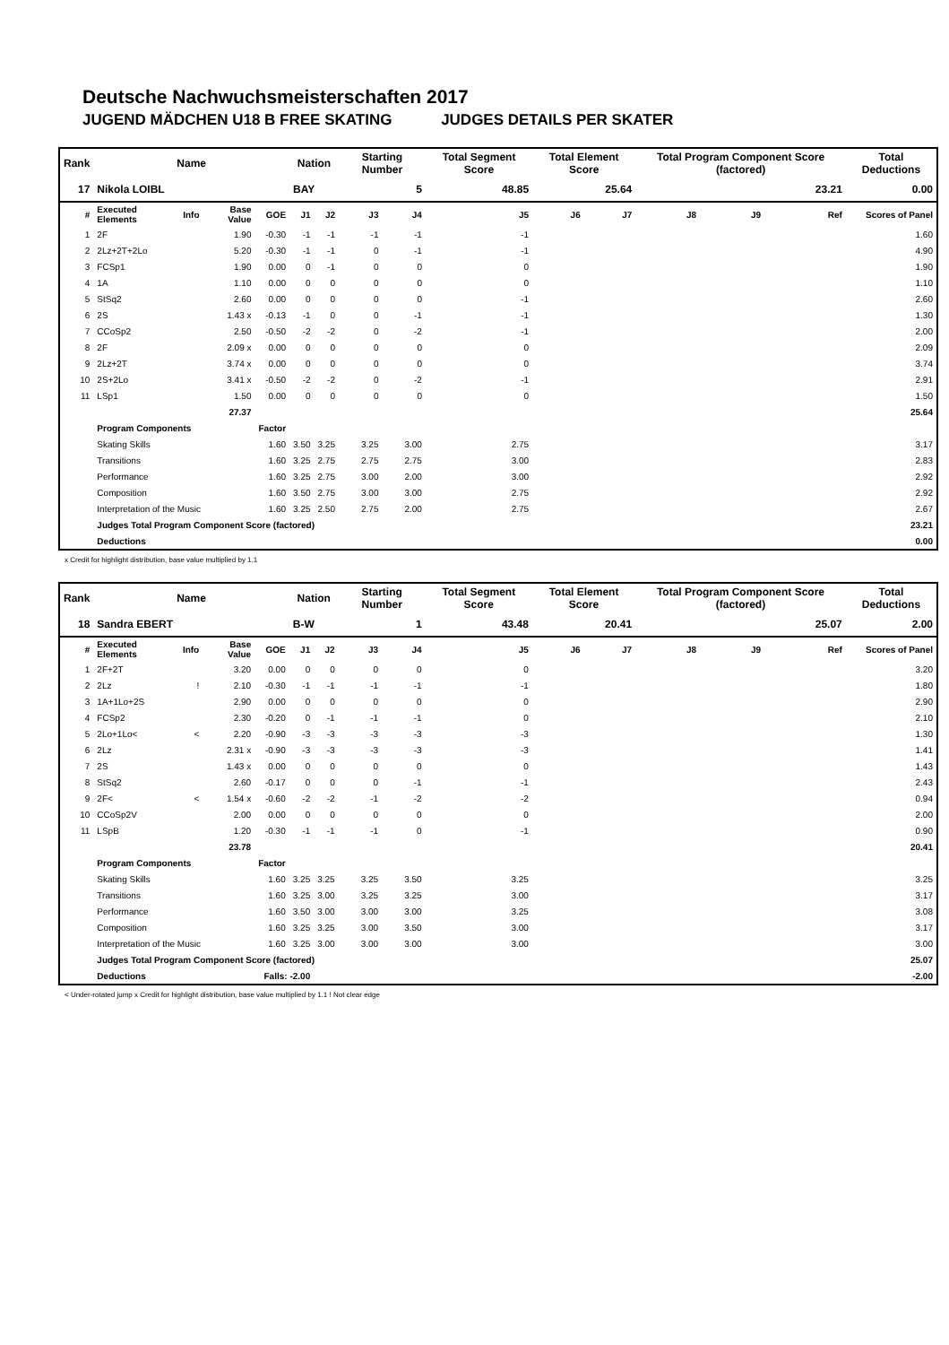Deutsche Nachwuchsmeisterschaften 2017
JUGEND MÄDCHEN U18 B FREE SKATING JUDGES DETAILS PER SKATER
| Rank | Name | | | | Nation | | Starting Number | | Total Segment Score | Total Element Score | | Total Program Component Score (factored) | | | Total Deductions |
| --- | --- | --- | --- | --- | --- | --- | --- | --- | --- | --- | --- | --- | --- | --- | --- |
| 17 | Nikola LOIBL | | | | BAY | | 5 | | 48.85 | 25.64 | | 23.21 | | | 0.00 |
| # | Executed Elements | Info | Base Value | GOE | J1 | J2 | J3 | J4 | J5 | J6 | J7 | J8 | J9 | Ref | Scores of Panel |
| 1 | 2F | | 1.90 | -0.30 | -1 | -1 | -1 | -1 | -1 | | | | | | 1.60 |
| 2 | 2Lz+2T+2Lo | | 5.20 | -0.30 | -1 | -1 | 0 | -1 | -1 | | | | | | 4.90 |
| 3 | FCSp1 | | 1.90 | 0.00 | 0 | -1 | 0 | 0 | 0 | | | | | | 1.90 |
| 4 | 1A | | 1.10 | 0.00 | 0 | 0 | 0 | 0 | 0 | | | | | | 1.10 |
| 5 | StSq2 | | 2.60 | 0.00 | 0 | 0 | 0 | 0 | -1 | | | | | | 2.60 |
| 6 | 2S | | 1.43 x | -0.13 | -1 | 0 | 0 | -1 | -1 | | | | | | 1.30 |
| 7 | CCoSp2 | | 2.50 | -0.50 | -2 | -2 | 0 | -2 | -1 | | | | | | 2.00 |
| 8 | 2F | | 2.09 x | 0.00 | 0 | 0 | 0 | 0 | 0 | | | | | | 2.09 |
| 9 | 2Lz+2T | | 3.74 x | 0.00 | 0 | 0 | 0 | 0 | 0 | | | | | | 3.74 |
| 10 | 2S+2Lo | | 3.41 x | -0.50 | -2 | -2 | 0 | -2 | -1 | | | | | | 2.91 |
| 11 | LSp1 | | 1.50 | 0.00 | 0 | 0 | 0 | 0 | 0 | | | | | | 1.50 |
| | | | 27.37 | | | | | | | | | | | | 25.64 |
| | Program Components | | | Factor | | | | | | | | | | | |
| | Skating Skills | | | 1.60 | 3.50 | 3.25 | 3.25 | 3.00 | 2.75 | | | | | | 3.17 |
| | Transitions | | | 1.60 | 3.25 | 2.75 | 2.75 | 2.75 | 3.00 | | | | | | 2.83 |
| | Performance | | | 1.60 | 3.25 | 2.75 | 3.00 | 2.00 | 3.00 | | | | | | 2.92 |
| | Composition | | | 1.60 | 3.50 | 2.75 | 3.00 | 3.00 | 2.75 | | | | | | 2.92 |
| | Interpretation of the Music | | | 1.60 | 3.25 | 2.50 | 2.75 | 2.00 | 2.75 | | | | | | 2.67 |
| | Judges Total Program Component Score (factored) | | | | | | | | | | | | | | 23.21 |
| | Deductions | | | | | | | | | | | | | | 0.00 |
x Credit for highlight distribution, base value multiplied by 1.1
| Rank | Name | | | | Nation | | Starting Number | | Total Segment Score | Total Element Score | | Total Program Component Score (factored) | | | Total Deductions |
| --- | --- | --- | --- | --- | --- | --- | --- | --- | --- | --- | --- | --- | --- | --- | --- |
| 18 | Sandra EBERT | | | | B-W | | 1 | | 43.48 | 20.41 | | 25.07 | | | 2.00 |
| # | Executed Elements | Info | Base Value | GOE | J1 | J2 | J3 | J4 | J5 | J6 | J7 | J8 | J9 | Ref | Scores of Panel |
| 1 | 2F+2T | | 3.20 | 0.00 | 0 | 0 | 0 | 0 | 0 | | | | | | 3.20 |
| 2 | 2Lz | ! | 2.10 | -0.30 | -1 | -1 | -1 | -1 | -1 | | | | | | 1.80 |
| 3 | 1A+1Lo+2S | | 2.90 | 0.00 | 0 | 0 | 0 | 0 | 0 | | | | | | 2.90 |
| 4 | FCSp2 | | 2.30 | -0.20 | 0 | -1 | -1 | -1 | 0 | | | | | | 2.10 |
| 5 | 2Lo+1Lo< | < | 2.20 | -0.90 | -3 | -3 | -3 | -3 | -3 | | | | | | 1.30 |
| 6 | 2Lz | | 2.31 x | -0.90 | -3 | -3 | -3 | -3 | -3 | | | | | | 1.41 |
| 7 | 2S | | 1.43 x | 0.00 | 0 | 0 | 0 | 0 | 0 | | | | | | 1.43 |
| 8 | StSq2 | | 2.60 | -0.17 | 0 | 0 | 0 | -1 | -1 | | | | | | 2.43 |
| 9 | 2F< | < | 1.54 x | -0.60 | -2 | -2 | -1 | -2 | -2 | | | | | | 0.94 |
| 10 | CCoSp2V | | 2.00 | 0.00 | 0 | 0 | 0 | 0 | 0 | | | | | | 2.00 |
| 11 | LSpB | | 1.20 | -0.30 | -1 | -1 | -1 | 0 | -1 | | | | | | 0.90 |
| | | | 23.78 | | | | | | | | | | | | 20.41 |
| | Program Components | | | Factor | | | | | | | | | | | |
| | Skating Skills | | | 1.60 | 3.25 | 3.25 | 3.25 | 3.50 | 3.25 | | | | | | 3.25 |
| | Transitions | | | 1.60 | 3.25 | 3.00 | 3.25 | 3.25 | 3.00 | | | | | | 3.17 |
| | Performance | | | 1.60 | 3.50 | 3.00 | 3.00 | 3.00 | 3.25 | | | | | | 3.08 |
| | Composition | | | 1.60 | 3.25 | 3.25 | 3.00 | 3.50 | 3.00 | | | | | | 3.17 |
| | Interpretation of the Music | | | 1.60 | 3.25 | 3.00 | 3.00 | 3.00 | 3.00 | | | | | | 3.00 |
| | Judges Total Program Component Score (factored) | | | | | | | | | | | | | | 25.07 |
| | Deductions | | | Falls: -2.00 | | | | | | | | | | | -2.00 |
< Under-rotated jump x Credit for highlight distribution, base value multiplied by 1.1 ! Not clear edge